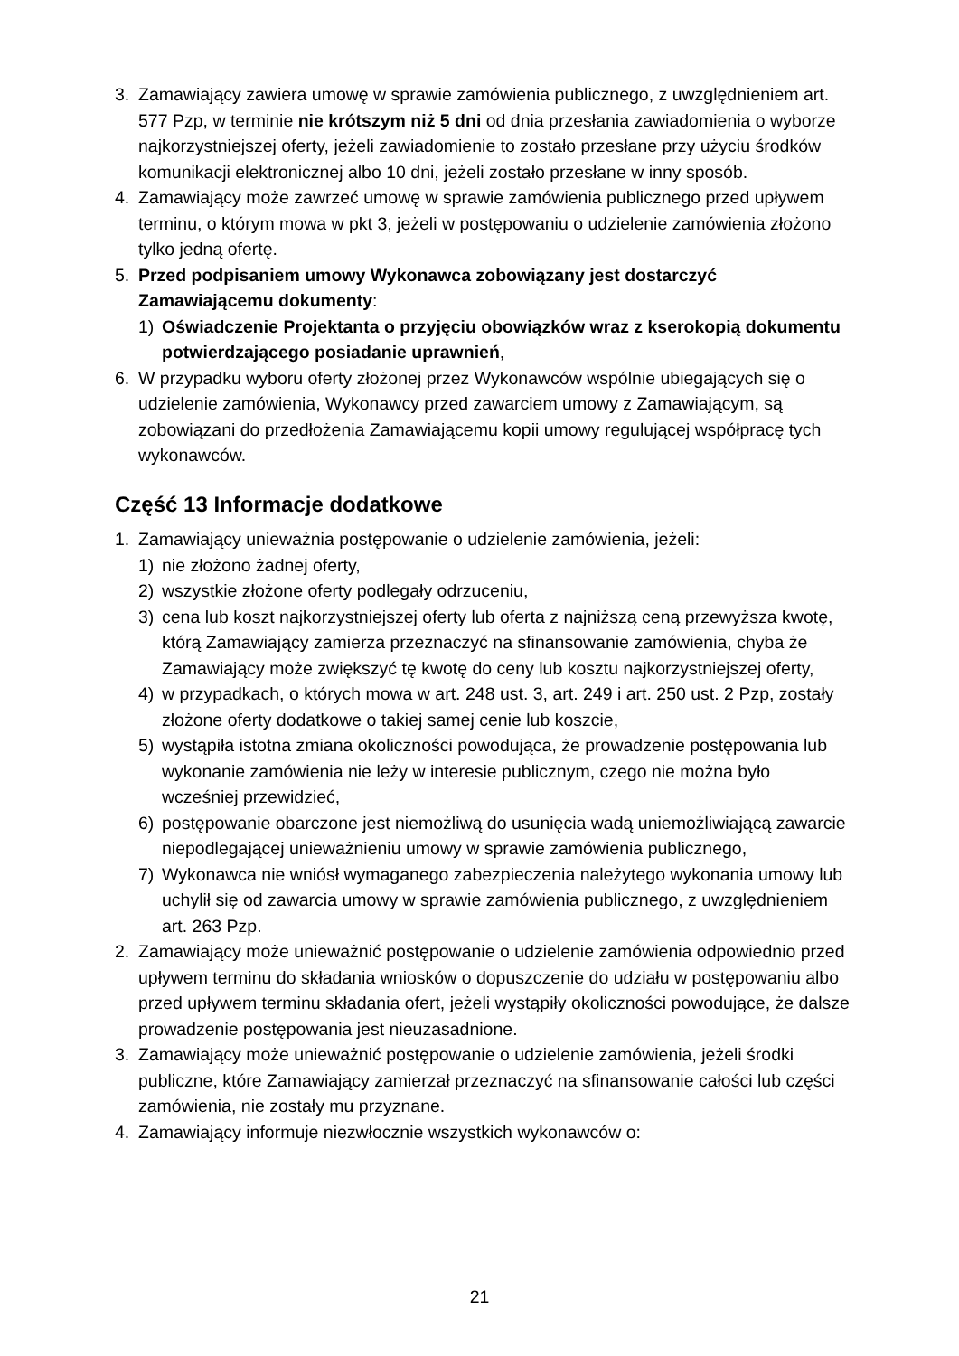3. Zamawiający zawiera umowę w sprawie zamówienia publicznego, z uwzględnieniem art. 577 Pzp, w terminie nie krótszym niż 5 dni od dnia przesłania zawiadomienia o wyborze najkorzystniejszej oferty, jeżeli zawiadomienie to zostało przesłane przy użyciu środków komunikacji elektronicznej albo 10 dni, jeżeli zostało przesłane w inny sposób.
4. Zamawiający może zawrzeć umowę w sprawie zamówienia publicznego przed upływem terminu, o którym mowa w pkt 3, jeżeli w postępowaniu o udzielenie zamówienia złożono tylko jedną ofertę.
5. Przed podpisaniem umowy Wykonawca zobowiązany jest dostarczyć Zamawiającemu dokumenty:
1) Oświadczenie Projektanta o przyjęciu obowiązków wraz z kserokopią dokumentu potwierdzającego posiadanie uprawnień,
6. W przypadku wyboru oferty złożonej przez Wykonawców wspólnie ubiegających się o udzielenie zamówienia, Wykonawcy przed zawarciem umowy z Zamawiającym, są zobowiązani do przedłożenia Zamawiającemu kopii umowy regulującej współpracę tych wykonawców.
Część 13 Informacje dodatkowe
1. Zamawiający unieważnia postępowanie o udzielenie zamówienia, jeżeli:
1) nie złożono żadnej oferty,
2) wszystkie złożone oferty podlegały odrzuceniu,
3) cena lub koszt najkorzystniejszej oferty lub oferta z najniższą ceną przewyższa kwotę, którą Zamawiający zamierza przeznaczyć na sfinansowanie zamówienia, chyba że Zamawiający może zwiększyć tę kwotę do ceny lub kosztu najkorzystniejszej oferty,
4) w przypadkach, o których mowa w art. 248 ust. 3, art. 249 i art. 250 ust. 2 Pzp, zostały złożone oferty dodatkowe o takiej samej cenie lub koszcie,
5) wystąpiła istotna zmiana okoliczności powodująca, że prowadzenie postępowania lub wykonanie zamówienia nie leży w interesie publicznym, czego nie można było wcześniej przewidzieć,
6) postępowanie obarczone jest niemożliwą do usunięcia wadą uniemożliwiającą zawarcie niepodlegającej unieważnieniu umowy w sprawie zamówienia publicznego,
7) Wykonawca nie wniósł wymaganego zabezpieczenia należytego wykonania umowy lub uchylił się od zawarcia umowy w sprawie zamówienia publicznego, z uwzględnieniem art. 263 Pzp.
2. Zamawiający może unieważnić postępowanie o udzielenie zamówienia odpowiednio przed upływem terminu do składania wniosków o dopuszczenie do udziału w postępowaniu albo przed upływem terminu składania ofert, jeżeli wystąpiły okoliczności powodujące, że dalsze prowadzenie postępowania jest nieuzasadnione.
3. Zamawiający może unieważnić postępowanie o udzielenie zamówienia, jeżeli środki publiczne, które Zamawiający zamierzał przeznaczyć na sfinansowanie całości lub części zamówienia, nie zostały mu przyznane.
4. Zamawiający informuje niezwłocznie wszystkich wykonawców o:
21